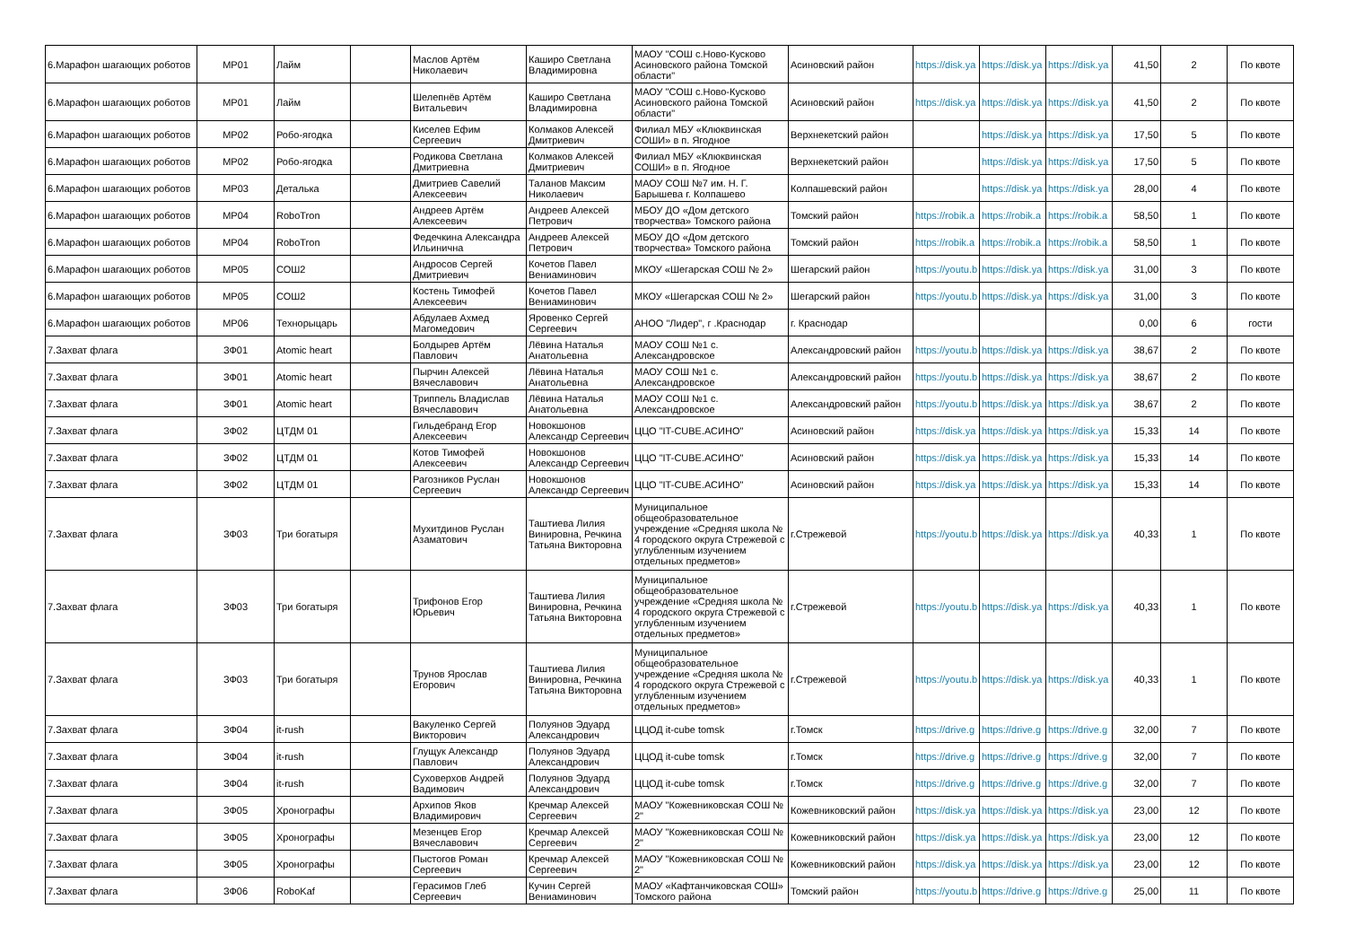| 6.Марафон шагающих роботов | МР01 | Лайм | | Маслов Артём Николаевич | Каширо Светлана Владимировна | МАОУ "СОШ с.Ново-Кусково Асиновского района Томской области" | Асиновский район | https://disk.ya | https://disk.ya | https://disk.ya | 41,50 | 2 | По квоте |
| 6.Марафон шагающих роботов | МР01 | Лайм | | Шелепнёв Артём Витальевич | Каширо Светлана Владимировна | МАОУ "СОШ с.Ново-Кусково Асиновского района Томской области" | Асиновский район | https://disk.ya | https://disk.ya | https://disk.ya | 41,50 | 2 | По квоте |
| 6.Марафон шагающих роботов | МР02 | Робо-ягодка | | Киселев Ефим Сергеевич | Колмаков Алексей Дмитриевич | Филиал МБУ «Клюквинская СОШИ» в п. Ягодное | Верхнекетский район | | https://disk.ya | https://disk.ya | 17,50 | 5 | По квоте |
| 6.Марафон шагающих роботов | МР02 | Робо-ягодка | | Родикова Светлана Дмитриевна | Колмаков Алексей Дмитриевич | Филиал МБУ «Клюквинская СОШИ» в п. Ягодное | Верхнекетский район | | https://disk.ya | https://disk.ya | 17,50 | 5 | По квоте |
| 6.Марафон шагающих роботов | МР03 | Деталька | | Дмитриев Савелий Алексеевич | Таланов Максим Николаевич | МАОУ СОШ №7 им. Н. Г. Барышева г. Колпашево | Колпашевский район | | https://disk.ya | https://disk.ya | 28,00 | 4 | По квоте |
| 6.Марафон шагающих роботов | МР04 | RoboTron | | Андреев Артём Алексеевич | Андреев Алексей Петрович | МБОУ ДО «Дом детского творчества» Томского района | Томский район | https://robik.a | https://robik.a | https://robik.a | 58,50 | 1 | По квоте |
| 6.Марафон шагающих роботов | МР04 | RoboTron | | Федечкина Александра Ильинична | Андреев Алексей Петрович | МБОУ ДО «Дом детского творчества» Томского района | Томский район | https://robik.a | https://robik.a | https://robik.a | 58,50 | 1 | По квоте |
| 6.Марафон шагающих роботов | МР05 | СОШ2 | | Андросов Сергей Дмитриевич | Кочетов Павел Вениаминович | МКОУ «Шегарская СОШ № 2» | Шегарский район | https://youtu.b | https://disk.ya | https://disk.ya | 31,00 | 3 | По квоте |
| 6.Марафон шагающих роботов | МР05 | СОШ2 | | Костень Тимофей Алексеевич | Кочетов Павел Вениаминович | МКОУ «Шегарская СОШ № 2» | Шегарский район | https://youtu.b | https://disk.ya | https://disk.ya | 31,00 | 3 | По квоте |
| 6.Марафон шагающих роботов | МР06 | Технорыцарь | | Абдулаев Ахмед Магомедович | Яровенко Сергей Сергеевич | АНОО "Лидер", г .Краснодар | г. Краснодар | | | | 0,00 | 6 | гости |
| 7.Захват флага | ЗФ01 | Atomic heart | | Болдырев Артём Павлович | Лёвина Наталья Анатольевна | МАОУ СОШ №1 с. Александровское | Александровский район | https://youtu.b | https://disk.ya | https://disk.ya | 38,67 | 2 | По квоте |
| 7.Захват флага | ЗФ01 | Atomic heart | | Пырчин Алексей Вячеславович | Лёвина Наталья Анатольевна | МАОУ СОШ №1 с. Александровское | Александровский район | https://youtu.b | https://disk.ya | https://disk.ya | 38,67 | 2 | По квоте |
| 7.Захват флага | ЗФ01 | Atomic heart | | Триппель Владислав Вячеславович | Лёвина Наталья Анатольевна | МАОУ СОШ №1 с. Александровское | Александровский район | https://youtu.b | https://disk.ya | https://disk.ya | 38,67 | 2 | По квоте |
| 7.Захват флага | ЗФ02 | ЦТДМ 01 | | Гильдебранд Егор Алексеевич | Новокшонов Александр Сергеевич | ЦЦО "IT-CUBE.АСИНО" | Асиновский район | https://disk.ya | https://disk.ya | https://disk.ya | 15,33 | 14 | По квоте |
| 7.Захват флага | ЗФ02 | ЦТДМ 01 | | Котов Тимофей Алексеевич | Новокшонов Александр Сергеевич | ЦЦО "IT-CUBE.АСИНО" | Асиновский район | https://disk.ya | https://disk.ya | https://disk.ya | 15,33 | 14 | По квоте |
| 7.Захват флага | ЗФ02 | ЦТДМ 01 | | Рагозников Руслан Сергеевич | Новокшонов Александр Сергеевич | ЦЦО "IT-CUBE.АСИНО" | Асиновский район | https://disk.ya | https://disk.ya | https://disk.ya | 15,33 | 14 | По квоте |
| 7.Захват флага | ЗФ03 | Три богатыря | | Мухитдинов Руслан Азаматович | Таштиева Лилия Винировна, Речкина Татьяна Викторовна | Муниципальное общеобразовательное учреждение «Средняя школа № 4 городского округа Стрежевой с углубленным изучением отдельных предметов» | г.Стрежевой | https://youtu.b | https://disk.ya | https://disk.ya | 40,33 | 1 | По квоте |
| 7.Захват флага | ЗФ03 | Три богатыря | | Трифонов Егор Юрьевич | Таштиева Лилия Винировна, Речкина Татьяна Викторовна | Муниципальное общеобразовательное учреждение «Средняя школа № 4 городского округа Стрежевой с углубленным изучением отдельных предметов» | г.Стрежевой | https://youtu.b | https://disk.ya | https://disk.ya | 40,33 | 1 | По квоте |
| 7.Захват флага | ЗФ03 | Три богатыря | | Трунов Ярослав Егорович | Таштиева Лилия Винировна, Речкина Татьяна Викторовна | Муниципальное общеобразовательное учреждение «Средняя школа № 4 городского округа Стрежевой с углубленным изучением отдельных предметов» | г.Стрежевой | https://youtu.b | https://disk.ya | https://disk.ya | 40,33 | 1 | По квоте |
| 7.Захват флага | ЗФ04 | it-rush | | Вакуленко Сергей Викторович | Полуянов Эдуард Александрович | ЦЦОД it-cube tomsk | г.Томск | https://drive.g | https://drive.g | https://drive.g | 32,00 | 7 | По квоте |
| 7.Захват флага | ЗФ04 | it-rush | | Глущук Александр Павлович | Полуянов Эдуард Александрович | ЦЦОД it-cube tomsk | г.Томск | https://drive.g | https://drive.g | https://drive.g | 32,00 | 7 | По квоте |
| 7.Захват флага | ЗФ04 | it-rush | | Суховерхов Андрей Вадимович | Полуянов Эдуард Александрович | ЦЦОД it-cube tomsk | г.Томск | https://drive.g | https://drive.g | https://drive.g | 32,00 | 7 | По квоте |
| 7.Захват флага | ЗФ05 | Хронографы | | Архипов Яков Владимирович | Кречмар Алексей Сергеевич | МАОУ "Кожевниковская СОШ № 2" | Кожевниковский район | https://disk.ya | https://disk.ya | https://disk.ya | 23,00 | 12 | По квоте |
| 7.Захват флага | ЗФ05 | Хронографы | | Мезенцев Егор Вячеславович | Кречмар Алексей Сергеевич | МАОУ "Кожевниковская СОШ № 2" | Кожевниковский район | https://disk.ya | https://disk.ya | https://disk.ya | 23,00 | 12 | По квоте |
| 7.Захват флага | ЗФ05 | Хронографы | | Пыстогов Роман Сергеевич | Кречмар Алексей Сергеевич | МАОУ "Кожевниковская СОШ № 2" | Кожевниковский район | https://disk.ya | https://disk.ya | https://disk.ya | 23,00 | 12 | По квоте |
| 7.Захват флага | ЗФ06 | RoboKaf | | Герасимов Глеб Сергеевич | Кучин Сергей Вениаминович | МАОУ «Кафтанчиковская СОШ» Томского района | Томский район | https://youtu.b | https://drive.g | https://drive.g | 25,00 | 11 | По квоте |